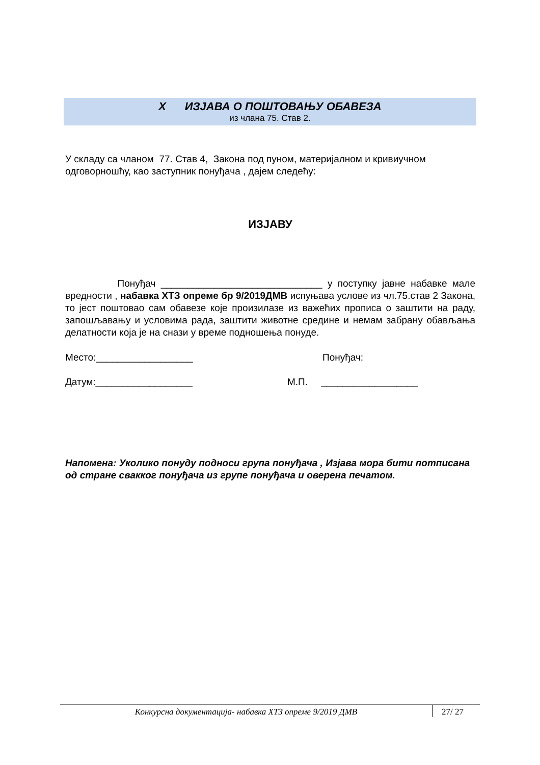X ИЗЈАВА О ПОШТОВАЊУ ОБАВЕЗА
из члана 75. Став 2.
У складу са чланом 77. Став 4, Закона под пуном, материјалном и кривиучном одговорношћу, као заступник понуђача , дајем следећу:
ИЗЈАВУ
Понуђач ______________________________ у поступку јавне набавке мале вредности , набавка ХТЗ опреме бр 9/2019ДМВ испуњава услове из чл.75.став 2 Закона, то јест поштовао сам обавезе које произилазе из важећих прописа о заштити на раду, запошљавању и условима рада, заштити животне средине и немам забрану обављања делатности која је на снази у време подношења понуде.
Место:__________________ Понуђач:
Датум:__________________ М.П. __________________
Напомена: Уколико понуду подноси група понуђача , Изјава мора бити потписана од стране свакког понуђача из групе понуђача и оверена печатом.
Конкурсна документација- набавка ХТЗ опреме 9/2019 ДМВ 27/ 27